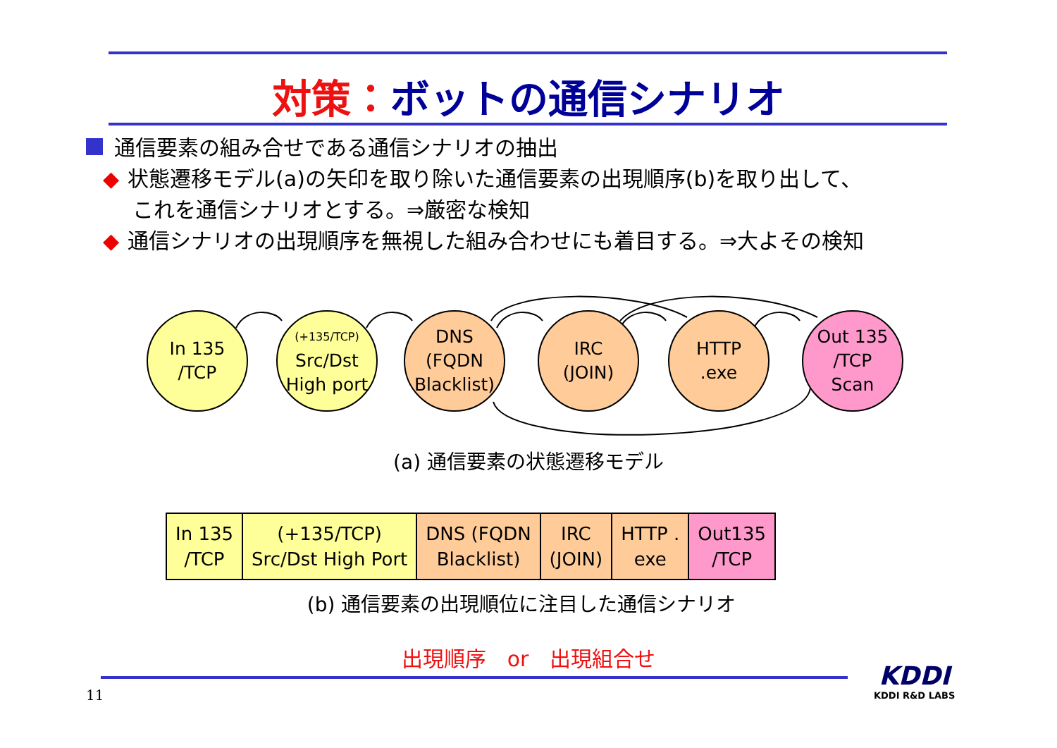対策：ボットの通信シナリオ
通信要素の組み合せである通信シナリオの抽出
◆ 状態遷移モデル(a)の矢印を取り除いた通信要素の出現順序(b)を取り出して、
これを通信シナリオとする。⇒厳密な検知
◆ 通信シナリオの出現順序を無視した組み合わせにも着目する。⇒大よその検知
In 135
/TCP
(+135/TCP)
Src/Dst
High port
DNS
(FQDN
Blacklist)
IRC
(JOIN)
HTTP
.exe
Out 135
/TCP
Scan
(a) 通信要素の状態遷移モデル
| In 135 /TCP | (+135/TCP) Src/Dst High Port | DNS (FQDN Blacklist) | IRC (JOIN) | HTTP . exe | Out135 /TCP |
(b) 通信要素の出現順位に注目した通信シナリオ
出現順序　or　出現組合せ
11
KDDI
KDDI R&D LABS